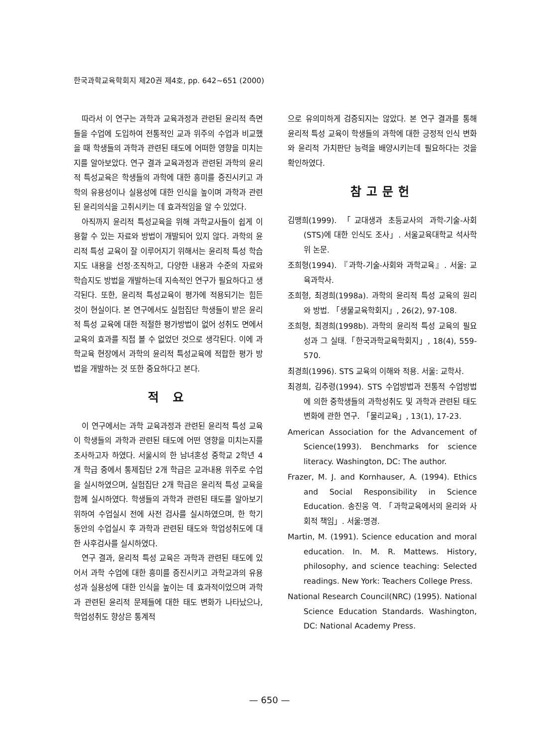한국과학교육학회지 제20권 제4호, pp. 642~651 (2000)
따라서 이 연구는 과학과 교육과정과 관련된 윤리적 측면들을 수업에 도입하여 전통적인 교과 위주의 수업과 비교했을 때 학생들의 과학과 관련된 태도에 어떠한 영향을 미치는지를 알아보았다. 연구 결과 교육과정과 관련된 과학의 윤리적 특성교육은 학생들의 과학에 대한 흥미를 증진시키고 과학의 유용성이나 실용성에 대한 인식을 높이며 과학과 관련된 윤리의식을 고취시키는 데 효과적임을 알 수 있었다.
아직까지 윤리적 특성교육을 위해 과학교사들이 쉽게 이용할 수 있는 자료와 방법이 개발되어 있지 않다. 과학의 윤리적 특성 교육이 잘 이루어지기 위해서는 윤리적 특성 학습지도 내용을 선정·조직하고, 다양한 내용과 수준의 자료와 학습지도 방법을 개발하는데 지속적인 연구가 필요하다고 생각된다. 또한, 윤리적 특성교육이 평가에 적용되기는 힘든 것이 현실이다. 본 연구에서도 실험집단 학생들이 받은 윤리적 특성 교육에 대한 적절한 평가방법이 없어 성취도 면에서 교육의 효과를 직접 볼 수 없었던 것으로 생각된다. 이에 과학교육 현장에서 과학의 윤리적 특성교육에 적합한 평가 방법을 개발하는 것 또한 중요하다고 본다.
적 요
이 연구에서는 과학 교육과정과 관련된 윤리적 특성 교육이 학생들의 과학과 관련된 태도에 어떤 영향을 미치는지를 조사하고자 하였다. 서울시의 한 남녀혼성 중학교 2학년 4개 학급 중에서 통제집단 2개 학급은 교과내용 위주로 수업을 실시하였으며, 실험집단 2개 학급은 윤리적 특성 교육을 함께 실시하였다. 학생들의 과학과 관련된 태도를 알아보기 위하여 수업실시 전에 사전 검사를 실시하였으며, 한 학기 동안의 수업실시 후 과학과 관련된 태도와 학업성취도에 대한 사후검사를 실시하였다.
연구 결과, 윤리적 특성 교육은 과학과 관련된 태도에 있어서 과학 수업에 대한 흥미를 증진시키고 과학교과의 유용성과 실용성에 대한 인식을 높이는 데 효과적이었으며 과학과 관련된 윤리적 문제들에 대한 태도 변화가 나타났으나, 학업성취도 향상은 통계적
으로 유의미하게 검증되지는 않았다. 본 연구 결과를 통해 윤리적 특성 교육이 학생들의 과학에 대한 긍정적 인식 변화와 윤리적 가치판단 능력을 배양시키는데 필요하다는 것을 확인하였다.
참고문헌
김맹희(1999). 「교대생과 초등교사의 과학-기술-사회(STS)에 대한 인식도 조사」. 서울교육대학교 석사학위 논문.
조희형(1994). 『과학-기술-사회와 과학교육』. 서울: 교육과학사.
조희형, 최경희(1998a). 과학의 윤리적 특성 교육의 원리와 방법. 「생물교육학회지」, 26(2), 97-108.
조희형, 최경희(1998b). 과학의 윤리적 특성 교육의 필요성과 그 실태.「한국과학교육학회지」, 18(4), 559-570.
최경희(1996). STS 교육의 이해와 적용. 서울: 교학사.
최경희, 김추령(1994). STS 수업방법과 전통적 수업방법에 의한 중학생들의 과학성취도 및 과학과 관련된 태도 변화에 관한 연구. 「물리교육」, 13(1), 17-23.
American Association for the Advancement of Science(1993). Benchmarks for science literacy. Washington, DC: The author.
Frazer, M. J. and Kornhauser, A. (1994). Ethics and Social Responsibility in Science Education. 송진웅 역. 「과학교육에서의 윤리와 사회적 책임」. 서울:명경.
Martin, M. (1991). Science education and moral education. In. M. R. Mattews. History, philosophy, and science teaching: Selected readings. New York: Teachers College Press.
National Research Council(NRC) (1995). National Science Education Standards. Washington, DC: National Academy Press.
— 650 —